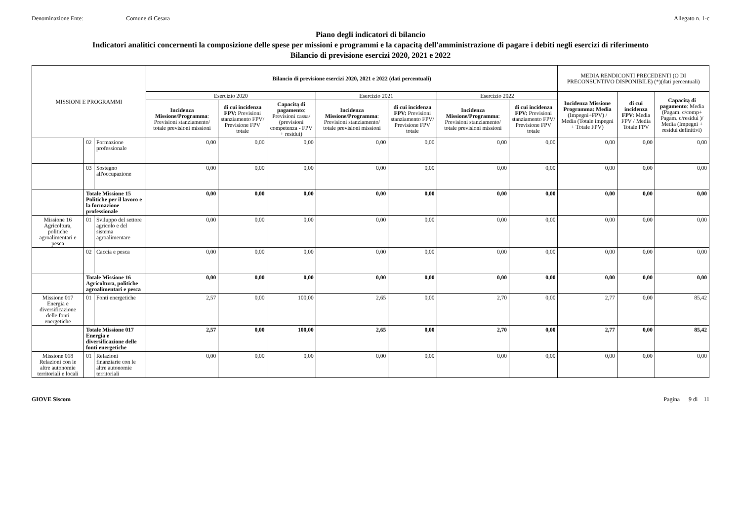Denominazione Ente: Comune di Cesara
Allegato n. 1-c
Piano degli indicatori di bilancio
Indicatori analitici concernenti la composizione delle spese per missioni e programmi e la capacitą dell'amministrazione di pagare i debiti negli esercizi di riferimento
Bilancio di previsione esercizi 2020, 2021 e 2022
| MISSIONI E PROGRAMMI | | | Bilancio di previsione esercizi 2020, 2021 e 2022 (dati percentuali) | | | | | | | MEDIA RENDICONTI PRECEDENTI (O DI PRECONSUNTIVO DISPONIBILE) (*)(dati percentuali) | | |
| --- | --- | --- | --- | --- | --- | --- | --- | --- | --- | --- | --- | --- |
| | | | Esercizio 2020 | | | Esercizio 2021 | | Esercizio 2022 | | Incidenza Missione Programma: Media (Impegni+FPV) / Media (Totale impegni + Totale FPV) | di cui incidenza FPV: Media FPV / Media Totale FPV | Capacitą di pagamento : Media (Pagam. c/comp+ Pagam. c/residui )/ Media (Impegni + residui definitivi) |
| | | | Incidenza Missione/Programma : Previsioni stanziamento/ totale previsioni missioni | di cui incidenza FPV: Previsioni stanziamento FPV/ Previsione FPV totale | Capacitą di pagamento : Previsioni cassa/ (previsioni competenza - FPV + residui) | Incidenza Missione/Programma : Previsioni stanziamento/ totale previsioni missioni | di cui incidenza FPV: Previsioni stanziamento FPV/ Previsione FPV totale | Incidenza Missione/Programma : Previsioni stanziamento/ totale previsioni missioni | di cui incidenza FPV: Previsioni stanziamento FPV/ Previsione FPV totale | | | |
| | 02 | Formazione professionale | 0,00 | 0,00 | 0,00 | 0,00 | 0,00 | 0,00 | 0,00 | 0,00 | 0,00 | 0,00 |
| | 03 | Sostegno all'occupazione | 0,00 | 0,00 | 0,00 | 0,00 | 0,00 | 0,00 | 0,00 | 0,00 | 0,00 | 0,00 |
| | Totale Missione 15 Politiche per il lavoro e la formazione professionale | | 0,00 | 0,00 | 0,00 | 0,00 | 0,00 | 0,00 | 0,00 | 0,00 | 0,00 | 0,00 |
| Missione 16 Agricoltura, politiche agroalimentari e pesca | 01 | Sviluppo del settore agricolo e del sistema agroalimentare | 0,00 | 0,00 | 0,00 | 0,00 | 0,00 | 0,00 | 0,00 | 0,00 | 0,00 | 0,00 |
| | 02 | Caccia e pesca | 0,00 | 0,00 | 0,00 | 0,00 | 0,00 | 0,00 | 0,00 | 0,00 | 0,00 | 0,00 |
| | Totale Missione 16 Agricoltura, politiche agroalimentari e pesca | | 0,00 | 0,00 | 0,00 | 0,00 | 0,00 | 0,00 | 0,00 | 0,00 | 0,00 | 0,00 |
| Missione 017 Energia e diversificazione delle fonti energetiche | 01 | Fonti energetiche | 2,57 | 0,00 | 100,00 | 2,65 | 0,00 | 2,70 | 0,00 | 2,77 | 0,00 | 85,42 |
| | Totale Missione 017 Energia e diversificazione delle fonti energetiche | | 2,57 | 0,00 | 100,00 | 2,65 | 0,00 | 2,70 | 0,00 | 2,77 | 0,00 | 85,42 |
| Missione 018 Relazioni con le altre autonomie territoriali e locali | 01 | Relazioni finanziarie con le altre autonomie territoriali | 0,00 | 0,00 | 0,00 | 0,00 | 0,00 | 0,00 | 0,00 | 0,00 | 0,00 | 0,00 |
GIOVE Siscom Pagina 9 di 11